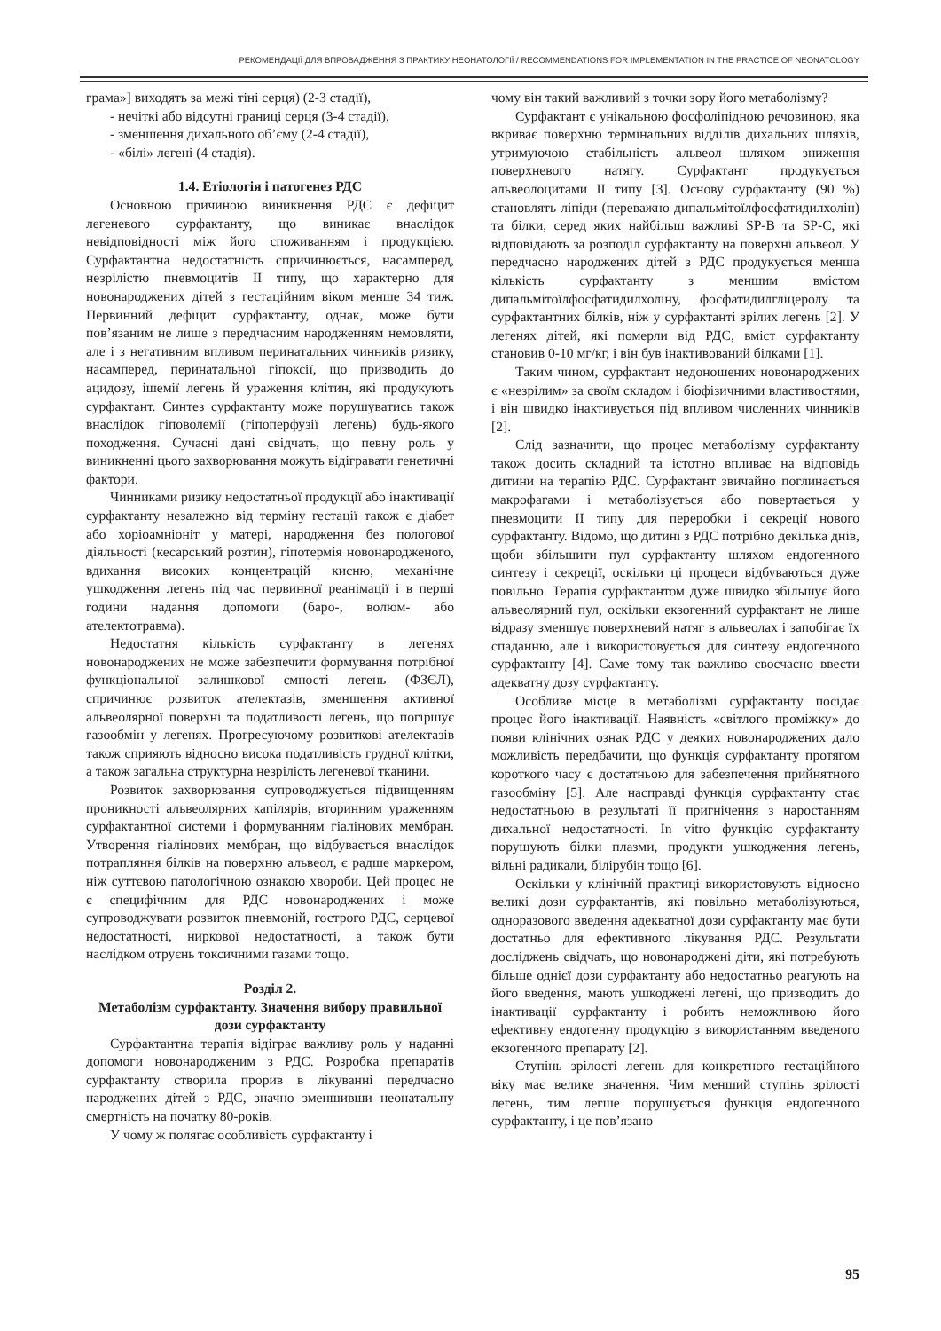РЕКОМЕНДАЦІЇ ДЛЯ ВПРОВАДЖЕННЯ З ПРАКТИКУ НЕОНАТОЛОГІЇ / RECOMMENDATIONS FOR IMPLEMENTATION IN THE PRACTICE OF NEONATOLOGY
грама»] виходять за межі тіні серця) (2-3 стадії),
- нечіткі або відсутні границі серця (3-4 стадії),
- зменшення дихального об’єму (2-4 стадії),
- «білі» легені (4 стадія).
1.4. Етіологія і патогенез РДС
Основною причиною виникнення РДС є дефіцит легеневого сурфактанту, що виникає внаслідок невідповідності між його споживанням і продукцією. Сурфактантна недостатність спричинюється, насамперед, незрілістю пневмоцитів II типу, що характерно для новонароджених дітей з гестаційним віком менше 34 тиж. Первинний дефіцит сурфактанту, однак, може бути пов’язаним не лише з передчасним народженням немовляти, але і з негативним впливом перинатальних чинників ризику, насамперед, перинатальної гіпоксії, що призводить до ацидозу, ішемії легень й ураження клітин, які продукують сурфактант. Синтез сурфактанту може порушуватись також внаслідок гіповолемії (гіпоперфузії легень) будь-якого походження. Сучасні дані свідчать, що певну роль у виникненні цього захворювання можуть відігравати генетичні фактори.
Чинниками ризику недостатньої продукції або інактивації сурфактанту незалежно від терміну гестації також є діабет або хоріоамніоніт у матері, народження без пологової діяльності (кесарський розтин), гіпотермія новонародженого, вдихання високих концентрацій кисню, механічне ушкодження легень під час первинної реанімації і в перші години надання допомоги (баро-, волюм- або ателектотравма).
Недостатня кількість сурфактанту в легенях новонароджених не може забезпечити формування потрібної функціональної залишкової ємності легень (ФЗЄЛ), спричинює розвиток ателектазів, зменшення активної альвеолярної поверхні та податливості легень, що погіршує газообмін у легенях. Прогресуючому розвиткові ателектазів також сприяють відносно висока податливість грудної клітки, а також загальна структурна незрілість легеневої тканини.
Розвиток захворювання супроводжується підвищенням проникності альвеолярних капілярів, вторинним ураженням сурфактантної системи і формуванням гіалінових мембран. Утворення гіалінових мембран, що відбувається внаслідок потрапляння білків на поверхню альвеол, є радше маркером, ніж суттєвою патологічною ознакою хвороби. Цей процес не є специфічним для РДС новонароджених і може супроводжувати розвиток пневмоній, гострого РДС, серцевої недостатності, ниркової недостатності, а також бути наслідком отруєнь токсичними газами тощо.
Розділ 2.
Метаболізм сурфактанту. Значення вибору правильної дози сурфактанту
Сурфактантна терапія відіграє важливу роль у наданні допомоги новонародженим з РДС. Розробка препаратів сурфактанту створила прорив в лікуванні передчасно народжених дітей з РДС, значно зменшивши неонатальну смертність на початку 80-років.
У чому ж полягає особливість сурфактанту і
чому він такий важливий з точки зору його метаболізму?
Сурфактант є унікальною фосфоліпідною речовиною, яка вкриває поверхню термінальних відділів дихальних шляхів, утримуючою стабільність альвеол шляхом зниження поверхневого натягу. Сурфактант продукується альвеолоцитами II типу [3]. Основу сурфактанту (90 %) становлять ліпіди (переважно дипальмітоїлфосфатидилхолін) та білки, серед яких найбільш важливі SP-B та SP-C, які відповідають за розподіл сурфактанту на поверхні альвеол. У передчасно народжених дітей з РДС продукується менша кількість сурфактанту з меншим вмістом дипальмітоїлфосфатидилхоліну, фосфатидилгліцеролу та сурфактантних білків, ніж у сурфактанті зрілих легень [2]. У легенях дітей, які померли від РДС, вміст сурфактанту становив 0-10 мг/кг, і він був інактивований білками [1].
Таким чином, сурфактант недоношених новонароджених є «незрілим» за своїм складом і біофізичними властивостями, і він швидко інактивується під впливом численних чинників [2].
Слід зазначити, що процес метаболізму сурфактанту також досить складний та істотно впливає на відповідь дитини на терапію РДС. Сурфактант звичайно поглинається макрофагами і метаболізується або повертається у пневмоцити II типу для переробки і секреції нового сурфактанту. Відомо, що дитині з РДС потрібно декілька днів, щоби збільшити пул сурфактанту шляхом ендогенного синтезу і секреції, оскільки ці процеси відбуваються дуже повільно. Терапія сурфактантом дуже швидко збільшує його альвеолярний пул, оскільки екзогенний сурфактант не лише відразу зменшує поверхневий натяг в альвеолах і запобігає їх спаданню, але і використовується для синтезу ендогенного сурфактанту [4]. Саме тому так важливо своєчасно ввести адекватну дозу сурфактанту.
Особливе місце в метаболізмі сурфактанту посідає процес його інактивації. Наявність «світлого проміжку» до появи клінічних ознак РДС у деяких новонароджених дало можливість передбачити, що функція сурфактанту протягом короткого часу є достатньою для забезпечення прийнятного газообміну [5]. Але насправді функція сурфактанту стає недостатньою в результаті її пригнічення з наростанням дихальної недостатності. In vitro функцію сурфактанту порушують білки плазми, продукти ушкодження легень, вільні радикали, білірубін тощо [6].
Оскільки у клінічній практиці використовують відносно великі дози сурфактантів, які повільно метаболізуються, одноразового введення адекватної дози сурфактанту має бути достатньо для ефективного лікування РДС. Результати досліджень свідчать, що новонароджені діти, які потребують більше однієї дози сурфактанту або недостатньо реагують на його введення, мають ушкоджені легені, що призводить до інактивації сурфактанту і робить неможливою його ефективну ендогенну продукцію з використанням введеного екзогенного препарату [2].
Ступінь зрілості легень для конкретного гестаційного віку має велике значення. Чим менший ступінь зрілості легень, тим легше порушується функція ендогенного сурфактанту, і це пов’язано
95